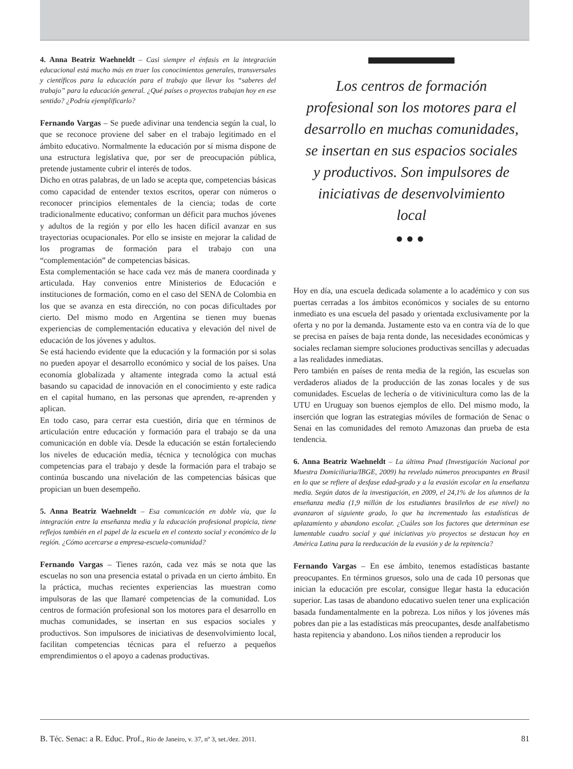4. Anna Beatriz Waehneldt – Casi siempre el énfasis en la integración educacional está mucho más en traer los conocimientos generales, transversales y científicos para la educación para el trabajo que llevar los “saberes del trabajo” para la educación general. ¿Qué países o proyectos trabajan hoy en ese sentido? ¿Podría ejemplificarlo?
Fernando Vargas – Se puede adivinar una tendencia según la cual, lo que se reconoce proviene del saber en el trabajo legitimado en el ámbito educativo. Normalmente la educación por sí misma dispone de una estructura legislativa que, por ser de preocupación pública, pretende justamente cubrir el interés de todos.
Dicho en otras palabras, de un lado se acepta que, competencias básicas como capacidad de entender textos escritos, operar con números o reconocer principios elementales de la ciencia; todas de corte tradicionalmente educativo; conforman un déficit para muchos jóvenes y adultos de la región y por ello les hacen difícil avanzar en sus trayectorias ocupacionales. Por ello se insiste en mejorar la calidad de los programas de formación para el trabajo con una “complementación” de competencias básicas.
Esta complementación se hace cada vez más de manera coordinada y articulada. Hay convenios entre Ministerios de Educación e instituciones de formación, como en el caso del SENA de Colombia en los que se avanza en esta dirección, no con pocas dificultades por cierto. Del mismo modo en Argentina se tienen muy buenas experiencias de complementación educativa y elevación del nivel de educación de los jóvenes y adultos.
Se está haciendo evidente que la educación y la formación por si solas no pueden apoyar el desarrollo económico y social de los países. Una economía globalizada y altamente integrada como la actual está basando su capacidad de innovación en el conocimiento y este radica en el capital humano, en las personas que aprenden, re-aprenden y aplican.
En todo caso, para cerrar esta cuestión, diría que en términos de articulación entre educación y formación para el trabajo se da una comunicación en doble vía. Desde la educación se están fortaleciendo los niveles de educación media, técnica y tecnológica con muchas competencias para el trabajo y desde la formación para el trabajo se continúa buscando una nivelación de las competencias básicas que propician un buen desempeño.
5. Anna Beatriz Waehneldt – Esa comunicación en doble vía, que la integración entre la enseñanza media y la educación profesional propicia, tiene reflejos también en el papel de la escuela en el contexto social y económico de la región. ¿Cómo acercarse a empresa-escuela-comunidad?
Fernando Vargas – Tienes razón, cada vez más se nota que las escuelas no son una presencia estatal o privada en un cierto ámbito. En la práctica, muchas recientes experiencias las muestran como impulsoras de las que llamaré competencias de la comunidad. Los centros de formación profesional son los motores para el desarrollo en muchas comunidades, se insertan en sus espacios sociales y productivos. Son impulsores de iniciativas de desenvolvimiento local, facilitan competencias técnicas para el refuerzo a pequeños emprendimientos o el apoyo a cadenas productivas.
Los centros de formación profesional son los motores para el desarrollo en muchas comunidades, se insertan en sus espacios sociales y productivos. Son impulsores de iniciativas de desenvolvimiento local
●●●
Hoy en día, una escuela dedicada solamente a lo académico y con sus puertas cerradas a los ámbitos económicos y sociales de su entorno inmediato es una escuela del pasado y orientada exclusivamente por la oferta y no por la demanda. Justamente esto va en contra vía de lo que se precisa en países de baja renta donde, las necesidades económicas y sociales reclaman siempre soluciones productivas sencillas y adecuadas a las realidades inmediatas.
Pero también en países de renta media de la región, las escuelas son verdaderos aliados de la producción de las zonas locales y de sus comunidades. Escuelas de lechería o de vitivinicultura como las de la UTU en Uruguay son buenos ejemplos de ello. Del mismo modo, la inserción que logran las estrategias móviles de formación de Senac o Senai en las comunidades del remoto Amazonas dan prueba de esta tendencia.
6. Anna Beatriz Waehneldt – La última Pnad (Investigación Nacional por Muestra Domiciliaria/IBGE, 2009) ha revelado números preocupantes en Brasil en lo que se refiere al desfase edad-grado y a la evasión escolar en la enseñanza media. Según datos de la investigación, en 2009, el 24,1% de los alumnos de la enseñanza media (1,9 millón de los estudiantes brasileños de ese nivel) no avanzaron al siguiente grado, lo que ha incrementado las estadísticas de aplazamiento y abandono escolar. ¿Cuáles son los factores que determinan ese lamentable cuadro social y qué iniciativas y/o proyectos se destacan hoy en América Latina para la reeducación de la evasión y de la repitencia?
Fernando Vargas – En ese ámbito, tenemos estadísticas bastante preocupantes. En términos gruesos, solo una de cada 10 personas que inician la educación pre escolar, consigue llegar hasta la educación superior. Las tasas de abandono educativo suelen tener una explicación basada fundamentalmente en la pobreza. Los niños y los jóvenes más pobres dan pie a las estadísticas más preocupantes, desde analfabetismo hasta repitencia y abandono. Los niños tienden a reproducir los
B. Téc. Senac: a R. Educ. Prof., Rio de Janeiro, v. 37, nº 3, set./dez. 2011. 81